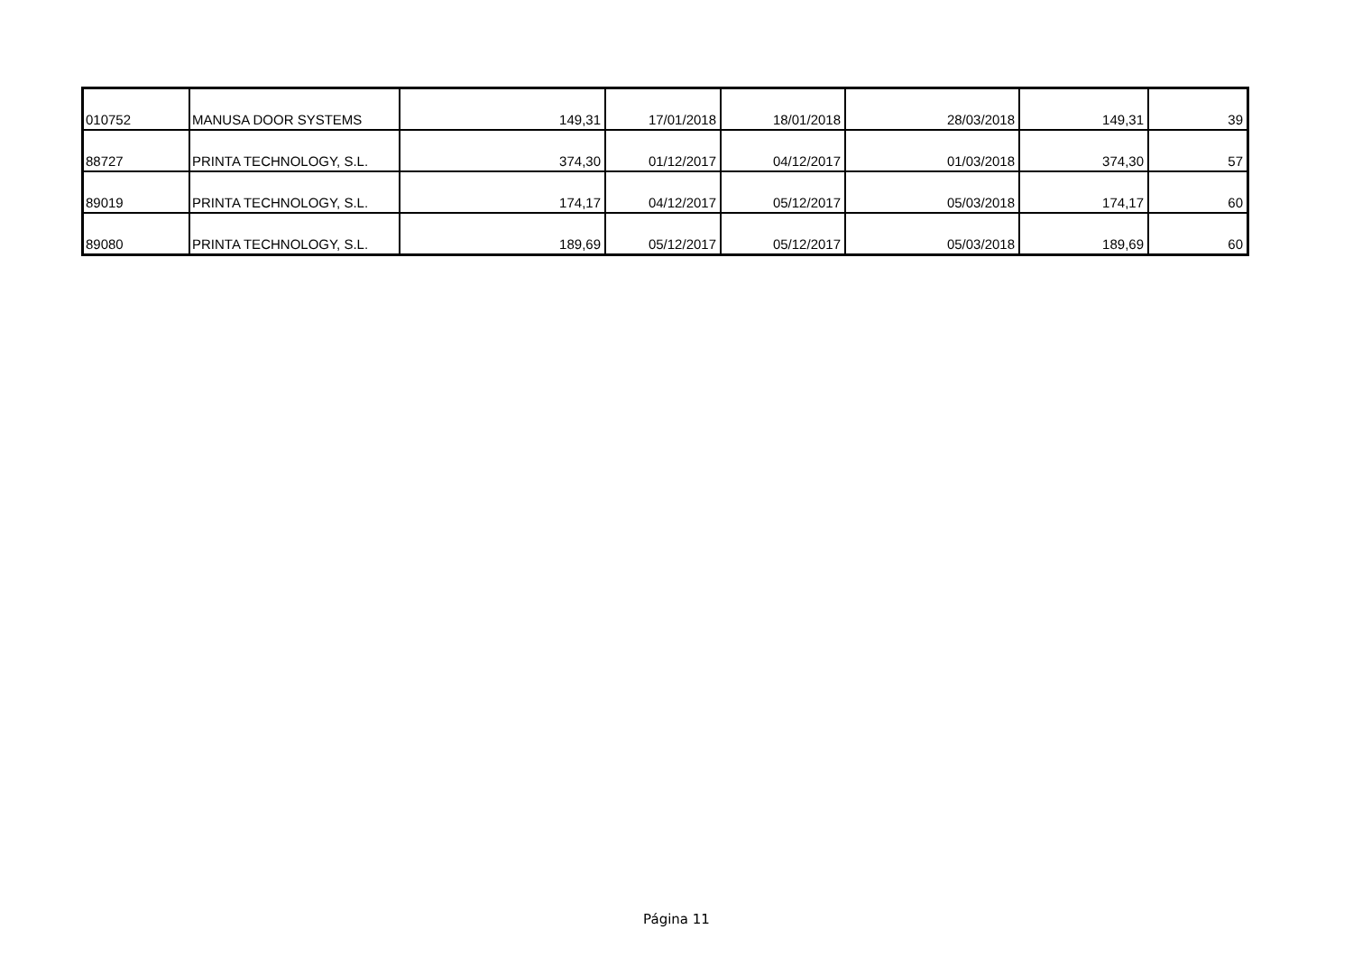| 010752 | MANUSA DOOR SYSTEMS | 149,31 | 17/01/2018 | 18/01/2018 | 28/03/2018 | 149,31 | 39 |
| 88727 | PRINTA TECHNOLOGY, S.L. | 374,30 | 01/12/2017 | 04/12/2017 | 01/03/2018 | 374,30 | 57 |
| 89019 | PRINTA TECHNOLOGY, S.L. | 174,17 | 04/12/2017 | 05/12/2017 | 05/03/2018 | 174,17 | 60 |
| 89080 | PRINTA TECHNOLOGY, S.L. | 189,69 | 05/12/2017 | 05/12/2017 | 05/03/2018 | 189,69 | 60 |
Página 11